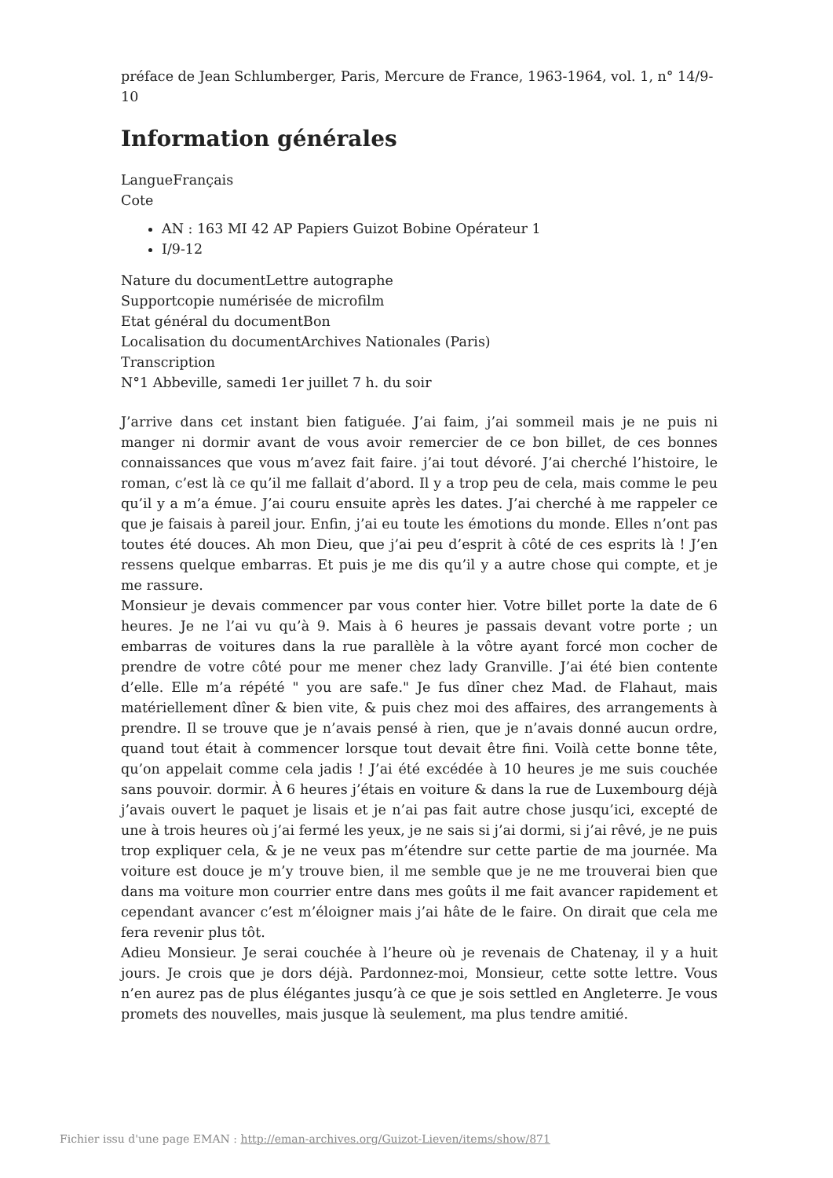préface de Jean Schlumberger, Paris, Mercure de France, 1963-1964, vol. 1, n° 14/9-10
Information générales
LangueFrançais
Cote
AN : 163 MI 42 AP Papiers Guizot Bobine Opérateur 1
I/9-12
Nature du documentLettre autographe
Supportcopie numérisée de microfilm
Etat général du documentBon
Localisation du documentArchives Nationales (Paris)
Transcription
N°1 Abbeville, samedi 1er juillet 7 h. du soir
J’arrive dans cet instant bien fatiguée. J’ai faim, j’ai sommeil mais je ne puis ni manger ni dormir avant de vous avoir remercier de ce bon billet, de ces bonnes connaissances que vous m’avez fait faire. j’ai tout dévoré. J’ai cherché l’histoire, le roman, c’est là ce qu’il me fallait d’abord. Il y a trop peu de cela, mais comme le peu qu’il y a m’a émue. J’ai couru ensuite après les dates. J’ai cherché à me rappeler ce que je faisais à pareil jour. Enfin, j’ai eu toute les émotions du monde. Elles n’ont pas toutes été douces. Ah mon Dieu, que j’ai peu d’esprit à côté de ces esprits là ! J’en ressens quelque embarras. Et puis je me dis qu’il y a autre chose qui compte, et je me rassure.
Monsieur je devais commencer par vous conter hier. Votre billet porte la date de 6 heures. Je ne l’ai vu qu’à 9. Mais à 6 heures je passais devant votre porte ; un embarras de voitures dans la rue parallèle à la vôtre ayant forcé mon cocher de prendre de votre côté pour me mener chez lady Granville. J’ai été bien contente d’elle. Elle m’a répété " you are safe." Je fus dîner chez Mad. de Flahaut, mais matériellement dîner & bien vite, & puis chez moi des affaires, des arrangements à prendre. Il se trouve que je n’avais pensé à rien, que je n’avais donné aucun ordre, quand tout était à commencer lorsque tout devait être fini. Voilà cette bonne tête, qu’on appelait comme cela jadis ! J’ai été excédée à 10 heures je me suis couchée sans pouvoir. dormir. À 6 heures j’étais en voiture & dans la rue de Luxembourg déjà j’avais ouvert le paquet je lisais et je n’ai pas fait autre chose jusqu’ici, excepté de une à trois heures où j’ai fermé les yeux, je ne sais si j’ai dormi, si j’ai rêvé, je ne puis trop expliquer cela, & je ne veux pas m’étendre sur cette partie de ma journée. Ma voiture est douce je m’y trouve bien, il me semble que je ne me trouverai bien que dans ma voiture mon courrier entre dans mes goûts il me fait avancer rapidement et cependant avancer c’est m’éloigner mais j’ai hâte de le faire. On dirait que cela me fera revenir plus tôt.
Adieu Monsieur. Je serai couchée à l’heure où je revenais de Chatenay, il y a huit jours. Je crois que je dors déjà. Pardonnez-moi, Monsieur, cette sotte lettre. Vous n’en aurez pas de plus élégantes jusqu’à ce que je sois settled en Angleterre. Je vous promets des nouvelles, mais jusque là seulement, ma plus tendre amitié.
Fichier issu d'une page EMAN : http://eman-archives.org/Guizot-Lieven/items/show/871